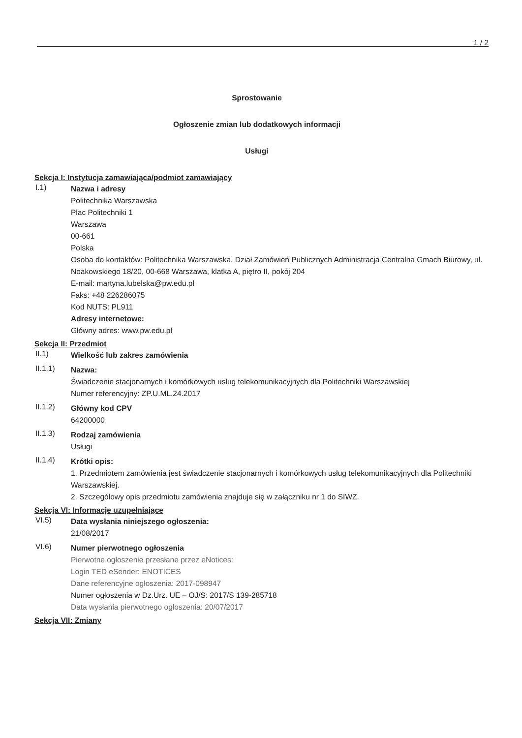1 / 2
Sprostowanie
Ogłoszenie zmian lub dodatkowych informacji
Usługi
Sekcja I: Instytucja zamawiająca/podmiot zamawiający
I.1)
Nazwa i adresy
Politechnika Warszawska
Plac Politechniki 1
Warszawa
00-661
Polska
Osoba do kontaktów: Politechnika Warszawska, Dział Zamówień Publicznych Administracja Centralna Gmach Biurowy, ul. Noakowskiego 18/20, 00-668 Warszawa, klatka A, piętro II, pokój 204
E-mail: martyna.lubelska@pw.edu.pl
Faks: +48 226286075
Kod NUTS: PL911
Adresy internetowe:
Główny adres: www.pw.edu.pl
Sekcja II: Przedmiot
II.1)
Wielkość lub zakres zamówienia
II.1.1)
Nazwa:
Świadczenie stacjonarnych i komórkowych usług telekomunikacyjnych dla Politechniki Warszawskiej
Numer referencyjny: ZP.U.ML.24.2017
II.1.2)
Główny kod CPV
64200000
II.1.3)
Rodzaj zamówienia
Usługi
II.1.4)
Krótki opis:
1. Przedmiotem zamówienia jest świadczenie stacjonarnych i komórkowych usług telekomunikacyjnych dla Politechniki Warszawskiej.
2. Szczegółowy opis przedmiotu zamówienia znajduje się w załączniku nr 1 do SIWZ.
Sekcja VI: Informacje uzupełniające
VI.5)
Data wysłania niniejszego ogłoszenia:
21/08/2017
VI.6)
Numer pierwotnego ogłoszenia
Pierwotne ogłoszenie przesłane przez eNotices:
Login TED eSender: ENOTICES
Dane referencyjne ogłoszenia: 2017-098947
Numer ogłoszenia w Dz.Urz. UE – OJ/S: 2017/S 139-285718
Data wysłania pierwotnego ogłoszenia: 20/07/2017
Sekcja VII: Zmiany